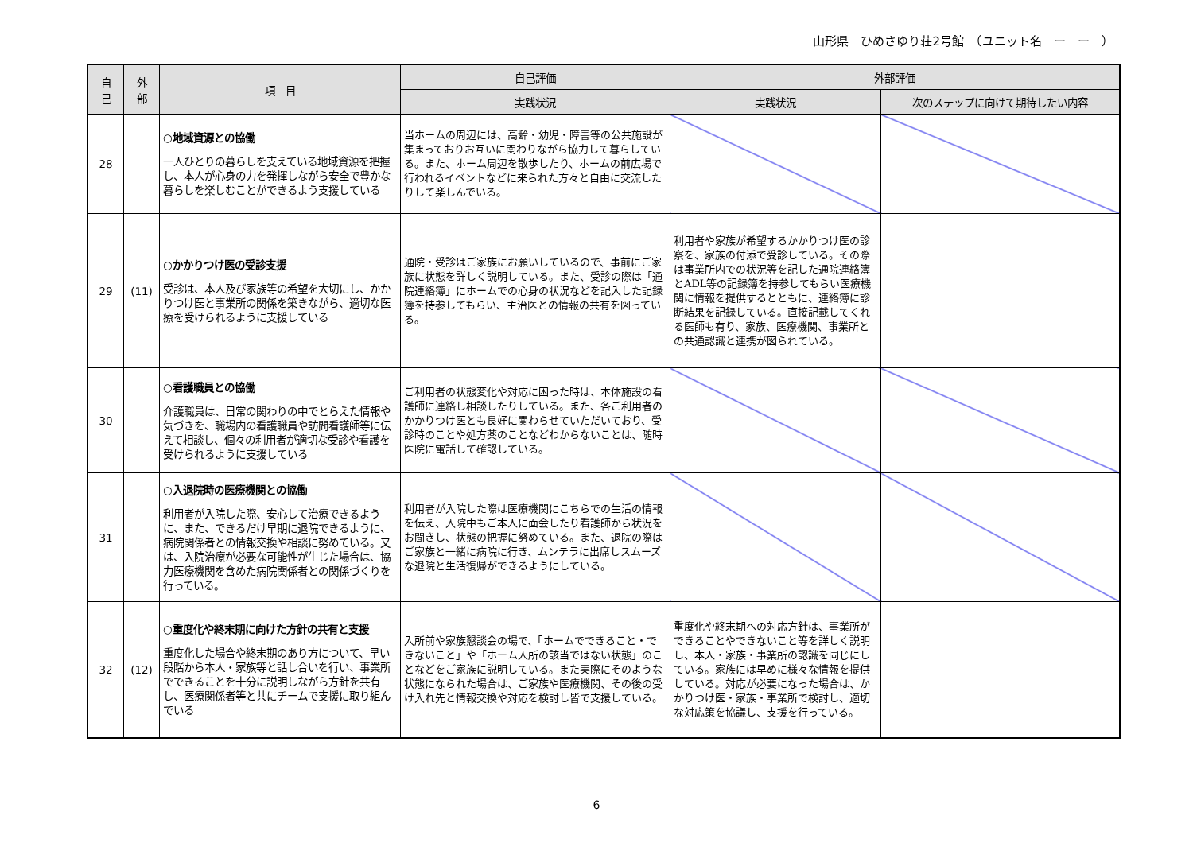山形県　ひめさゆり荘2号館　（ユニット名　ー　ー　）
| 自 己 | 外 部 | 項 目 | 自己評価 | 外部評価 | |
| --- | --- | --- | --- | --- | --- |
| | | | 実践状況 | 実践状況 | 次のステップに向けて期待したい内容 |
| 28 | | ○地域資源との協働 一人ひとりの暮らしを支えている地域資源を把握し、本人が心身の力を発揮しながら安全で豊かな暮らしを楽しむことができるよう支援している | 当ホームの周辺には、高齢・幼児・障害等の公共施設が集まっておりお互いに関わりながら協力して暮らしている。また、ホーム周辺を散歩したり、ホームの前広場で行われるイベントなどに来られた方々と自由に交流したりして楽しんでいる。 | | |
| 29 | (11) | ○かかりつけ医の受診支援 受診は、本人及び家族等の希望を大切にし、かかりつけ医と事業所の関係を築きながら、適切な医療を受けられるように支援している | 通院・受診はご家族にお願いしているので、事前にご家族に状態を詳しく説明している。また、受診の際は「通院連絡簿」にホームでの心身の状況などを記入した記録簿を持参してもらい、主治医との情報の共有を図っている。 | 利用者や家族が希望するかかりつけ医の診察を、家族の付添で受診している。その際は事業所内での状況等を記した通院連絡簿とADL等の記録簿を持参してもらい医療機関に情報を提供するとともに、連絡簿に診断結果を記録している。直接記載してくれる医師も有り、家族、医療機関、事業所との共通認識と連携が図られている。 | |
| 30 | | ○看護職員との協働 介護職員は、日常の関わりの中でとらえた情報や気づきを、職場内の看護職員や訪問看護師等に伝えて相談し、個々の利用者が適切な受診や看護を受けられるように支援している | ご利用者の状態変化や対応に困った時は、本体施設の看護師に連絡し相談したりしている。また、各ご利用者のかかりつけ医とも良好に関わらせていただいており、受診時のことや処方薬のことなどわからないことは、随時医院に電話して確認している。 | | |
| 31 | | ○入退院時の医療機関との協働 利用者が入院した際、安心して治療できるように、また、できるだけ早期に退院できるように、病院関係者との情報交換や相談に努めている。又は、入院治療が必要な可能性が生じた場合は、協力医療機関を含めた病院関係者との関係づくりを行っている。 | 利用者が入院した際は医療機関にこちらでの生活の情報を伝え、入院中もご本人に面会したり看護師から状況をお聞きし、状態の把握に努めている。また、退院の際はご家族と一緒に病院に行き、ムンテラに出席しスムーズな退院と生活復帰ができるようにしている。 | | |
| 32 | (12) | ○重度化や終末期に向けた方針の共有と支援 重度化した場合や終末期のあり方について、早い段階から本人・家族等と話し合いを行い、事業所でできることを十分に説明しながら方針を共有し、医療関係者等と共にチームで支援に取り組んでいる | 入所前や家族懇談会の場で、「ホームでできること・できないこと」や「ホーム入所の該当ではない状態」のことなどをご家族に説明している。また実際にそのような状態になられた場合は、ご家族や医療機関、その後の受け入れ先と情報交換や対応を検討し皆で支援している。 | 重度化や終末期への対応方針は、事業所ができることやできないこと等を詳しく説明し、本人・家族・事業所の認識を同じにしている。家族には早めに様々な情報を提供している。対応が必要になった場合は、かかりつけ医・家族・事業所で検討し、適切な対応策を協議し、支援を行っている。 | |
6